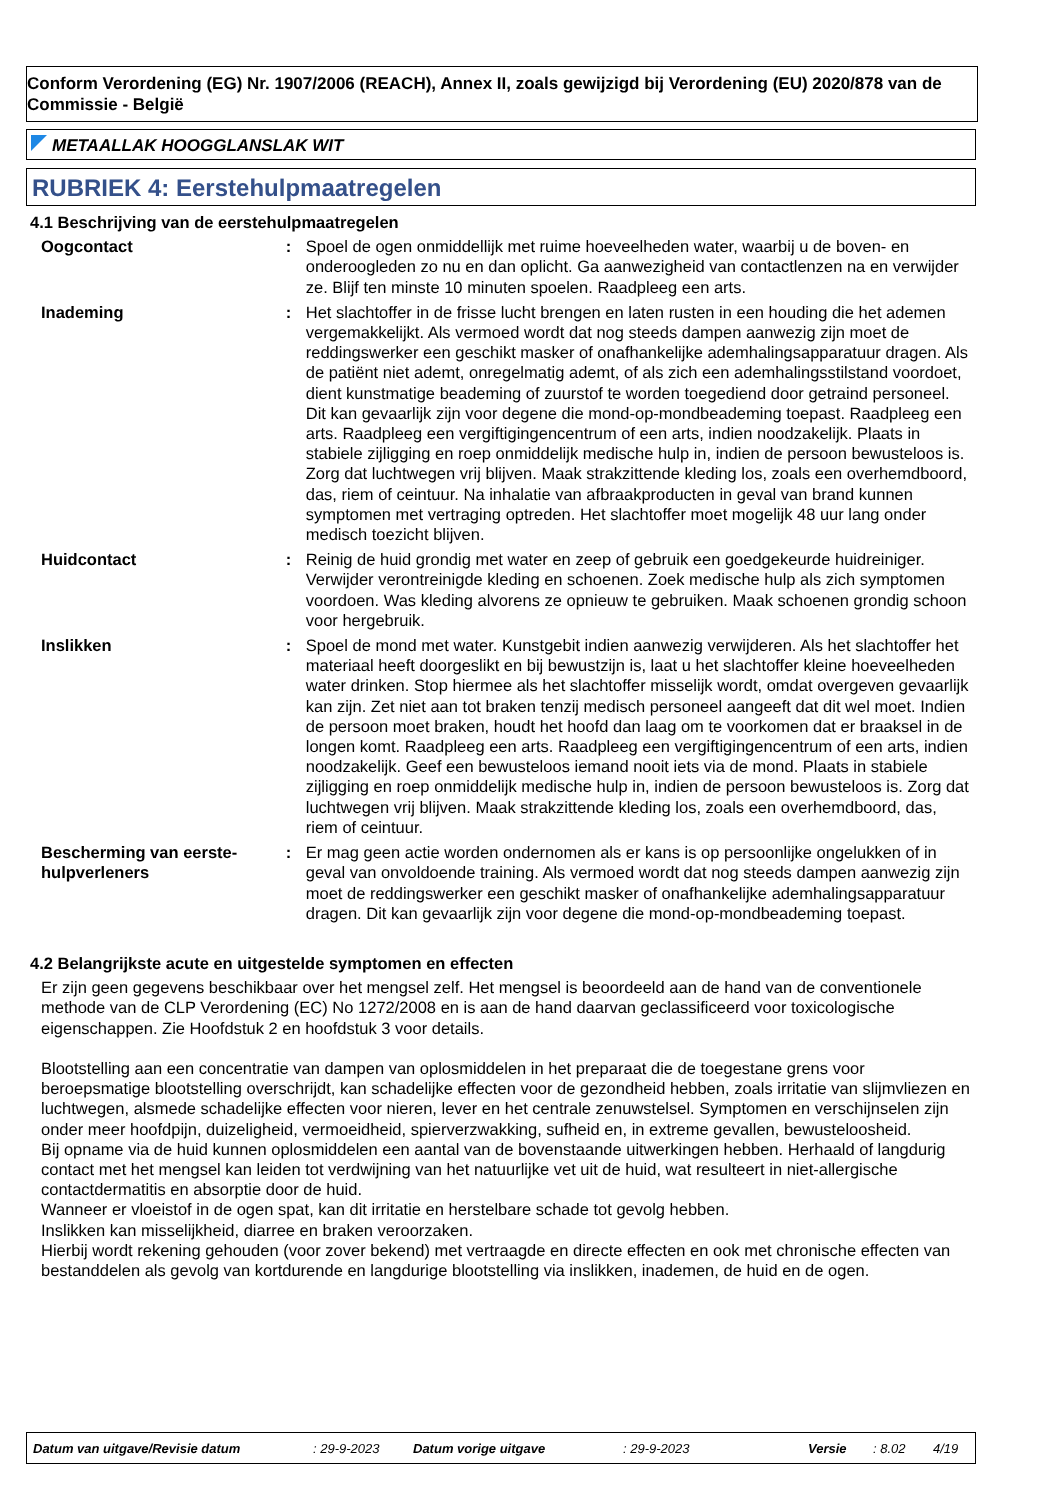Conform Verordening (EG) Nr. 1907/2006 (REACH), Annex II, zoals gewijzigd bij Verordening (EU) 2020/878 van de Commissie - België
METAALLAK HOOGGLANSLAK WIT
RUBRIEK 4: Eerstehulpmaatregelen
4.1 Beschrijving van de eerstehulpmaatregelen
Oogcontact : Spoel de ogen onmiddellijk met ruime hoeveelheden water, waarbij u de boven- en onderoogleden zo nu en dan oplicht. Ga aanwezigheid van contactlenzen na en verwijder ze. Blijf ten minste 10 minuten spoelen. Raadpleeg een arts.
Inademing : Het slachtoffer in de frisse lucht brengen en laten rusten in een houding die het ademen vergemakkelijkt. Als vermoed wordt dat nog steeds dampen aanwezig zijn moet de reddingswerker een geschikt masker of onafhankelijke ademhalingsapparatuur dragen. Als de patiënt niet ademt, onregelmatig ademt, of als zich een ademhalingsstilstand voordoet, dient kunstmatige beademing of zuurstof te worden toegediend door getraind personeel. Dit kan gevaarlijk zijn voor degene die mond-op-mondbeademing toepast. Raadpleeg een arts. Raadpleeg een vergiftigingencentrum of een arts, indien noodzakelijk. Plaats in stabiele zijligging en roep onmiddelijk medische hulp in, indien de persoon bewusteloos is. Zorg dat luchtwegen vrij blijven. Maak strakzittende kleding los, zoals een overhemdboord, das, riem of ceintuur. Na inhalatie van afbraakproducten in geval van brand kunnen symptomen met vertraging optreden. Het slachtoffer moet mogelijk 48 uur lang onder medisch toezicht blijven.
Huidcontact : Reinig de huid grondig met water en zeep of gebruik een goedgekeurde huidreiniger. Verwijder verontreinigde kleding en schoenen. Zoek medische hulp als zich symptomen voordoen. Was kleding alvorens ze opnieuw te gebruiken. Maak schoenen grondig schoon voor hergebruik.
Inslikken : Spoel de mond met water. Kunstgebit indien aanwezig verwijderen. Als het slachtoffer het materiaal heeft doorgeslikt en bij bewustzijn is, laat u het slachtoffer kleine hoeveelheden water drinken. Stop hiermee als het slachtoffer misselijk wordt, omdat overgeven gevaarlijk kan zijn. Zet niet aan tot braken tenzij medisch personeel aangeeft dat dit wel moet. Indien de persoon moet braken, houdt het hoofd dan laag om te voorkomen dat er braaksel in de longen komt. Raadpleeg een arts. Raadpleeg een vergiftigingencentrum of een arts, indien noodzakelijk. Geef een bewusteloos iemand nooit iets via de mond. Plaats in stabiele zijligging en roep onmiddelijk medische hulp in, indien de persoon bewusteloos is. Zorg dat luchtwegen vrij blijven. Maak strakzittende kleding los, zoals een overhemdboord, das, riem of ceintuur.
Bescherming van eerste-hulpverleners
: Er mag geen actie worden ondernomen als er kans is op persoonlijke ongelukken of in geval van onvoldoende training. Als vermoed wordt dat nog steeds dampen aanwezig zijn moet de reddingswerker een geschikt masker of onafhankelijke ademhalingsapparatuur dragen. Dit kan gevaarlijk zijn voor degene die mond-op-mondbeademing toepast.
4.2 Belangrijkste acute en uitgestelde symptomen en effecten
Er zijn geen gegevens beschikbaar over het mengsel zelf. Het mengsel is beoordeeld aan de hand van de conventionele methode van de CLP Verordening (EC) No 1272/2008 en is aan de hand daarvan geclassificeerd voor toxicologische eigenschappen. Zie Hoofdstuk 2 en hoofdstuk 3 voor details.
Blootstelling aan een concentratie van dampen van oplosmiddelen in het preparaat die de toegestane grens voor beroepsmatige blootstelling overschrijdt, kan schadelijke effecten voor de gezondheid hebben, zoals irritatie van slijmvliezen en luchtwegen, alsmede schadelijke effecten voor nieren, lever en het centrale zenuwstelsel. Symptomen en verschijnselen zijn onder meer hoofdpijn, duizeligheid, vermoeidheid, spierverzwakking, sufheid en, in extreme gevallen, bewusteloosheid.
Bij opname via de huid kunnen oplosmiddelen een aantal van de bovenstaande uitwerkingen hebben. Herhaald of langdurig contact met het mengsel kan leiden tot verdwijning van het natuurlijke vet uit de huid, wat resulteert in niet-allergische contactdermatitis en absorptie door de huid.
Wanneer er vloeistof in de ogen spat, kan dit irritatie en herstelbare schade tot gevolg hebben.
Inslikken kan misselijkheid, diarree en braken veroorzaken.
Hierbij wordt rekening gehouden (voor zover bekend) met vertraagde en directe effecten en ook met chronische effecten van bestanddelen als gevolg van kortdurende en langdurige blootstelling via inslikken, inademen, de huid en de ogen.
Datum van uitgave/Revisie datum : 29-9-2023 Datum vorige uitgave : 29-9-2023 Versie : 8.02 4/19